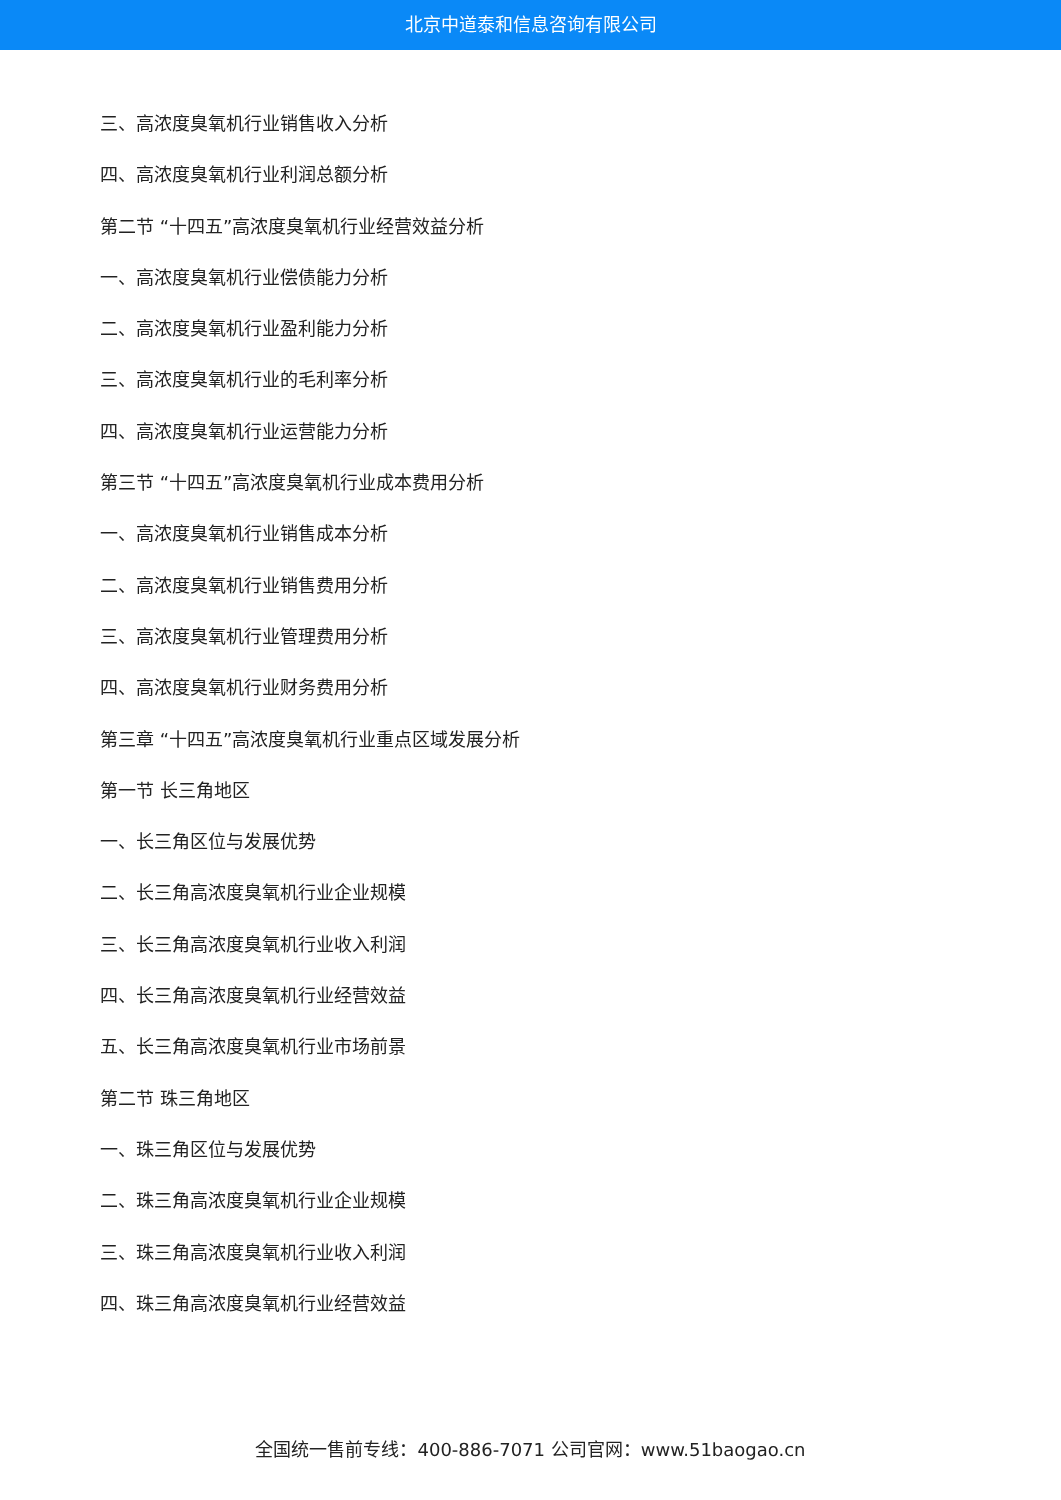北京中道泰和信息咨询有限公司
三、高浓度臭氧机行业销售收入分析
四、高浓度臭氧机行业利润总额分析
第二节 “十四五”高浓度臭氧机行业经营效益分析
一、高浓度臭氧机行业偿债能力分析
二、高浓度臭氧机行业盈利能力分析
三、高浓度臭氧机行业的毛利率分析
四、高浓度臭氧机行业运营能力分析
第三节 “十四五”高浓度臭氧机行业成本费用分析
一、高浓度臭氧机行业销售成本分析
二、高浓度臭氧机行业销售费用分析
三、高浓度臭氧机行业管理费用分析
四、高浓度臭氧机行业财务费用分析
第三章 “十四五”高浓度臭氧机行业重点区域发展分析
第一节 长三角地区
一、长三角区位与发展优势
二、长三角高浓度臭氧机行业企业规模
三、长三角高浓度臭氧机行业收入利润
四、长三角高浓度臭氧机行业经营效益
五、长三角高浓度臭氧机行业市场前景
第二节 珠三角地区
一、珠三角区位与发展优势
二、珠三角高浓度臭氧机行业企业规模
三、珠三角高浓度臭氧机行业收入利润
四、珠三角高浓度臭氧机行业经营效益
全国统一售前专线：400-886-7071 公司官网：www.51baogao.cn